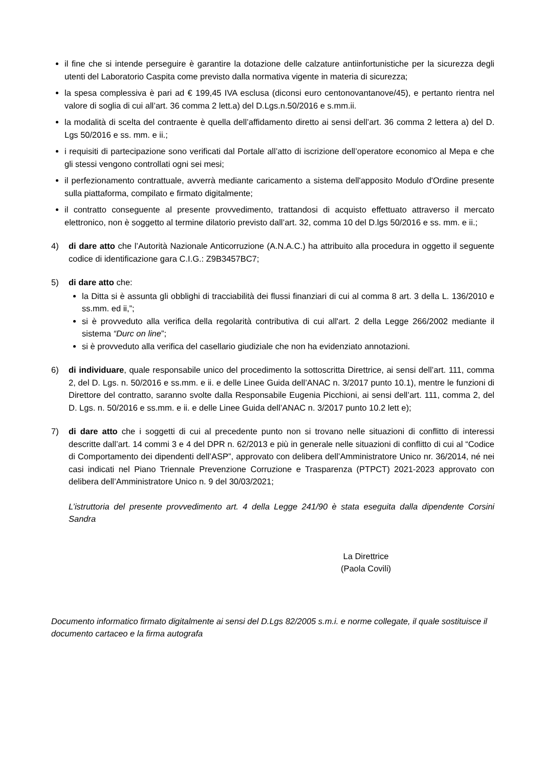il fine che si intende perseguire è garantire la dotazione delle calzature antiinfortunistiche per la sicurezza degli utenti del Laboratorio Caspita come previsto dalla normativa vigente in materia di sicurezza;
la spesa complessiva è pari ad € 199,45 IVA esclusa (diconsi euro centonovantanove/45), e pertanto rientra nel valore di soglia di cui all’art. 36 comma 2 lett.a) del D.Lgs.n.50/2016 e s.mm.ii.
la modalità di scelta del contraente è quella dell’affidamento diretto ai sensi dell’art. 36 comma 2 lettera a) del D. Lgs 50/2016 e ss. mm. e ii.;
i requisiti di partecipazione sono verificati dal Portale all’atto di iscrizione dell’operatore economico al Mepa e che gli stessi vengono controllati ogni sei mesi;
il perfezionamento contrattuale, avverrà mediante caricamento a sistema dell'apposito Modulo d'Ordine presente sulla piattaforma, compilato e firmato digitalmente;
il contratto conseguente al presente provvedimento, trattandosi di acquisto effettuato attraverso il mercato elettronico, non è soggetto al termine dilatorio previsto dall’art. 32, comma 10 del D.lgs 50/2016 e ss. mm. e ii.;
4) di dare atto che l’Autorità Nazionale Anticorruzione (A.N.A.C.) ha attribuito alla procedura in oggetto il seguente codice di identificazione gara C.I.G.: Z9B3457BC7;
5) di dare atto che:
la Ditta si è assunta gli obblighi di tracciabilità dei flussi finanziari di cui al comma 8 art. 3 della L. 136/2010 e ss.mm. ed ii,”;
si è provveduto alla verifica della regolarità contributiva di cui all'art. 2 della Legge 266/2002 mediante il sistema “Durc on line”;
si è provveduto alla verifica del casellario giudiziale che non ha evidenziato annotazioni.
6) di individuare, quale responsabile unico del procedimento la sottoscritta Direttrice, ai sensi dell’art. 111, comma 2, del D. Lgs. n. 50/2016 e ss.mm. e ii. e delle Linee Guida dell’ANAC n. 3/2017 punto 10.1), mentre le funzioni di Direttore del contratto, saranno svolte dalla Responsabile Eugenia Picchioni, ai sensi dell’art. 111, comma 2, del D. Lgs. n. 50/2016 e ss.mm. e ii. e delle Linee Guida dell’ANAC n. 3/2017 punto 10.2 lett e);
7) di dare atto che i soggetti di cui al precedente punto non si trovano nelle situazioni di conflitto di interessi descritte dall’art. 14 commi 3 e 4 del DPR n. 62/2013 e più in generale nelle situazioni di conflitto di cui al “Codice di Comportamento dei dipendenti dell’ASP”, approvato con delibera dell’Amministratore Unico nr. 36/2014, né nei casi indicati nel Piano Triennale Prevenzione Corruzione e Trasparenza (PTPCT) 2021-2023 approvato con delibera dell’Amministratore Unico n. 9 del 30/03/2021;
L’istruttoria del presente provvedimento art. 4 della Legge 241/90 è stata eseguita dalla dipendente Corsini Sandra
La Direttrice
(Paola Covili)
Documento informatico firmato digitalmente ai sensi del D.Lgs 82/2005 s.m.i. e norme collegate, il quale sostituisce il documento cartaceo e la firma autografa